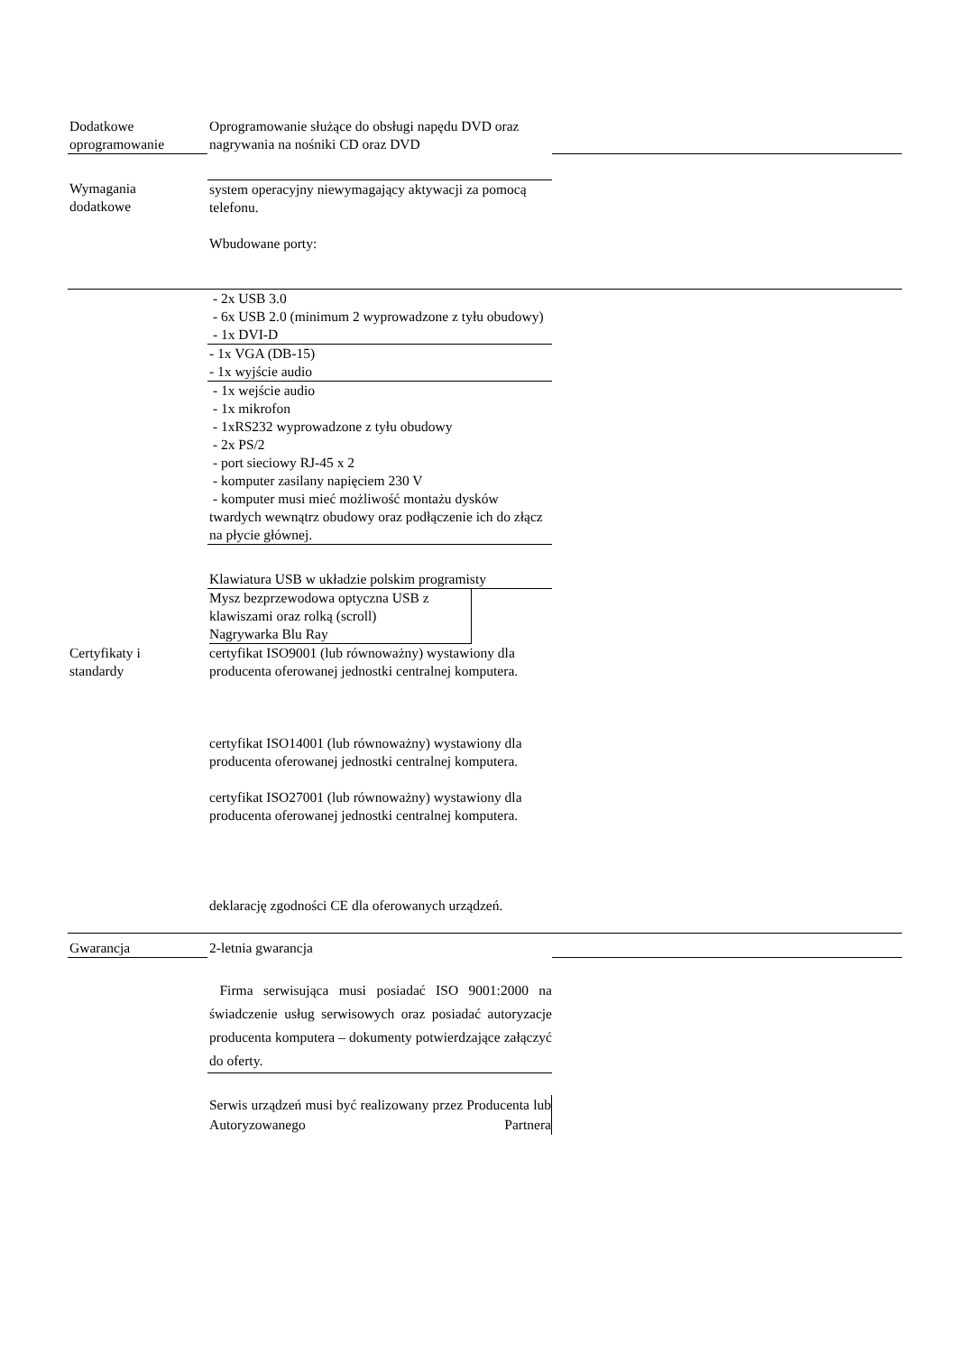| Dodatkowe oprogramowanie | Oprogramowanie służące do obsługi napędu DVD oraz nagrywania na nośniki CD oraz DVD | |
| Wymagania dodatkowe | system operacyjny niewymagający aktywacji za pomocą telefonu. Wbudowane porty: | |
| | - 2x USB 3.0 - 6x USB 2.0 (minimum 2 wyprowadzone z tyłu obudowy) - 1x DVI-D | |
| | - 1x VGA (DB-15) - 1x wyjście audio | |
| | - 1x wejście audio - 1x mikrofon - 1xRS232 wyprowadzone z tyłu obudowy - 2x PS/2 - port sieciowy RJ-45 x 2 - komputer zasilany napięciem 230 V - komputer musi mieć możliwość montażu dysków twardych wewnątrz obudowy oraz podłączenie ich do złącz na płycie głównej. | |
| | Klawiatura USB w układzie polskim programisty | |
| | Mysz bezprzewodowa optyczna USB z klawiszami oraz rolką (scroll) Nagrywarka Blu Ray | |
| Certyfikaty i standardy | certyfikat ISO9001 (lub równoważny) wystawiony dla producenta oferowanej jednostki centralnej komputera. certyfikat ISO14001 (lub równoważny) wystawiony dla producenta oferowanej jednostki centralnej komputera. certyfikat ISO27001 (lub równoważny) wystawiony dla producenta oferowanej jednostki centralnej komputera. deklarację zgodności CE dla oferowanych urządzeń. | |
| Gwarancja | 2-letnia gwarancja | |
| | Firma serwisująca musi posiadać ISO 9001:2000 na świadczenie usług serwisowych oraz posiadać autoryzacje producenta komputera – dokumenty potwierdzające załączyć do oferty. | |
| | Serwis urządzeń musi być realizowany przez Producenta lub Autoryzowanego Partnera | |